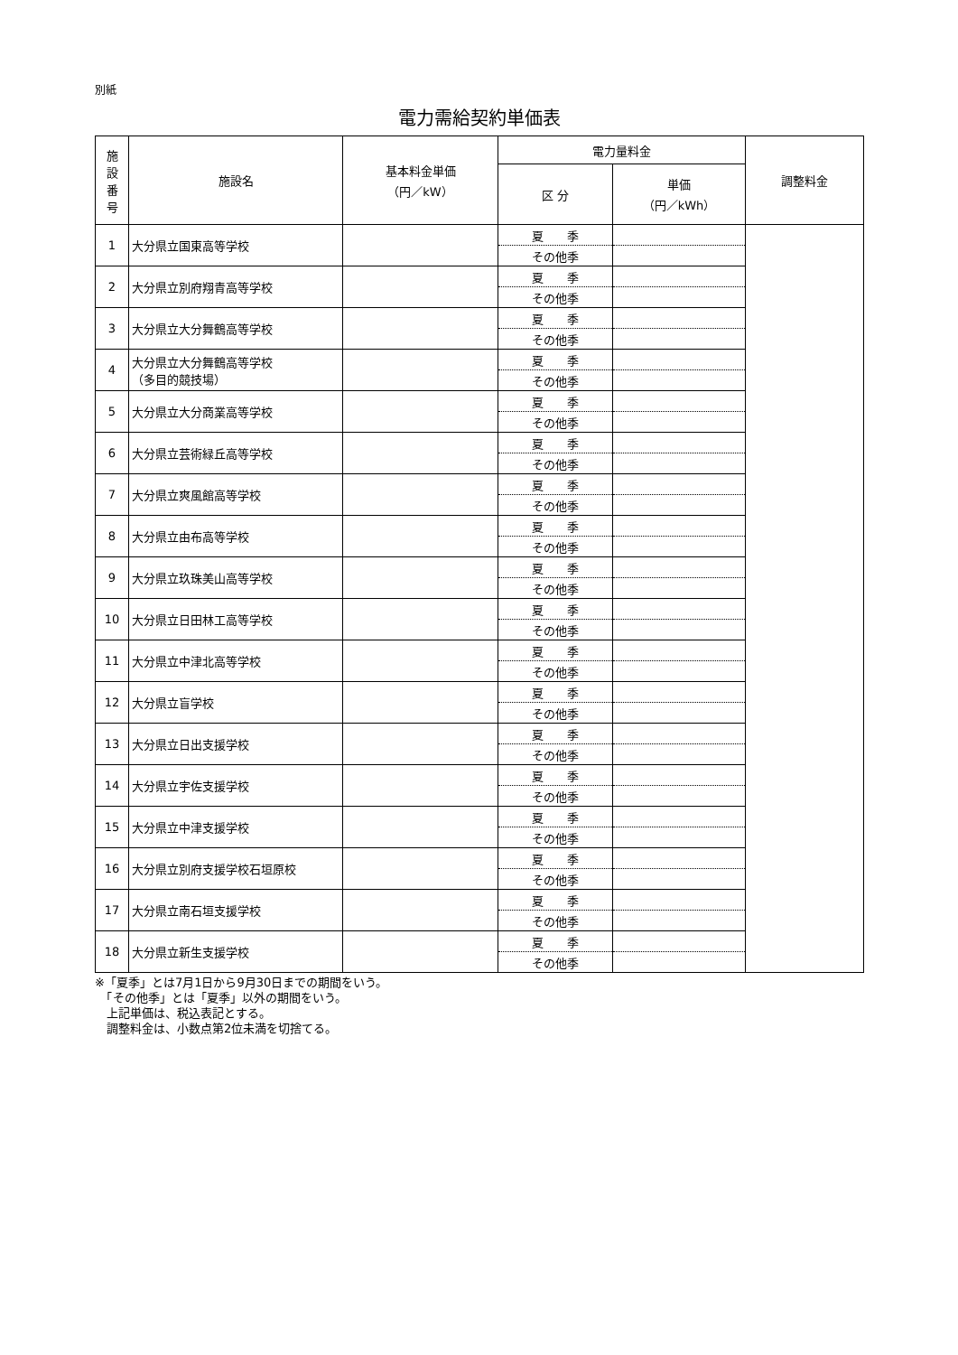別紙
電力需給契約単価表
| 施 設 番 号 | 施設名 | 基本料金単価 （円／kW） | 電力量料金 | | 調整料金 |
| --- | --- | --- | --- | --- | --- |
| | | | 区 分 | 単価 （円／kWh） | |
| 1 | 大分県立国東高等学校 | | 夏 季 | | |
| | | | その他季 | | |
| 2 | 大分県立別府翔青高等学校 | | 夏 季 | | |
| | | | その他季 | | |
| 3 | 大分県立大分舞鶴高等学校 | | 夏 季 | | |
| | | | その他季 | | |
| 4 | 大分県立大分舞鶴高等学校 （多目的競技場） | | 夏 季 | | |
| | | | その他季 | | |
| 5 | 大分県立大分商業高等学校 | | 夏 季 | | |
| | | | その他季 | | |
| 6 | 大分県立芸術緑丘高等学校 | | 夏 季 | | |
| | | | その他季 | | |
| 7 | 大分県立爽風館高等学校 | | 夏 季 | | |
| | | | その他季 | | |
| 8 | 大分県立由布高等学校 | | 夏 季 | | |
| | | | その他季 | | |
| 9 | 大分県立玖珠美山高等学校 | | 夏 季 | | |
| | | | その他季 | | |
| 10 | 大分県立日田林工高等学校 | | 夏 季 | | |
| | | | その他季 | | |
| 11 | 大分県立中津北高等学校 | | 夏 季 | | |
| | | | その他季 | | |
| 12 | 大分県立盲学校 | | 夏 季 | | |
| | | | その他季 | | |
| 13 | 大分県立日出支援学校 | | 夏 季 | | |
| | | | その他季 | | |
| 14 | 大分県立宇佐支援学校 | | 夏 季 | | |
| | | | その他季 | | |
| 15 | 大分県立中津支援学校 | | 夏 季 | | |
| | | | その他季 | | |
| 16 | 大分県立別府支援学校石垣原校 | | 夏 季 | | |
| | | | その他季 | | |
| 17 | 大分県立南石垣支援学校 | | 夏 季 | | |
| | | | その他季 | | |
| 18 | 大分県立新生支援学校 | | 夏 季 | | |
| | | | その他季 | | |
※「夏季」とは7月1日から9月30日までの期間をいう。
　「その他季」とは「夏季」以外の期間をいう。
　上記単価は、税込表記とする。
　調整料金は、小数点第2位未満を切捨てる。